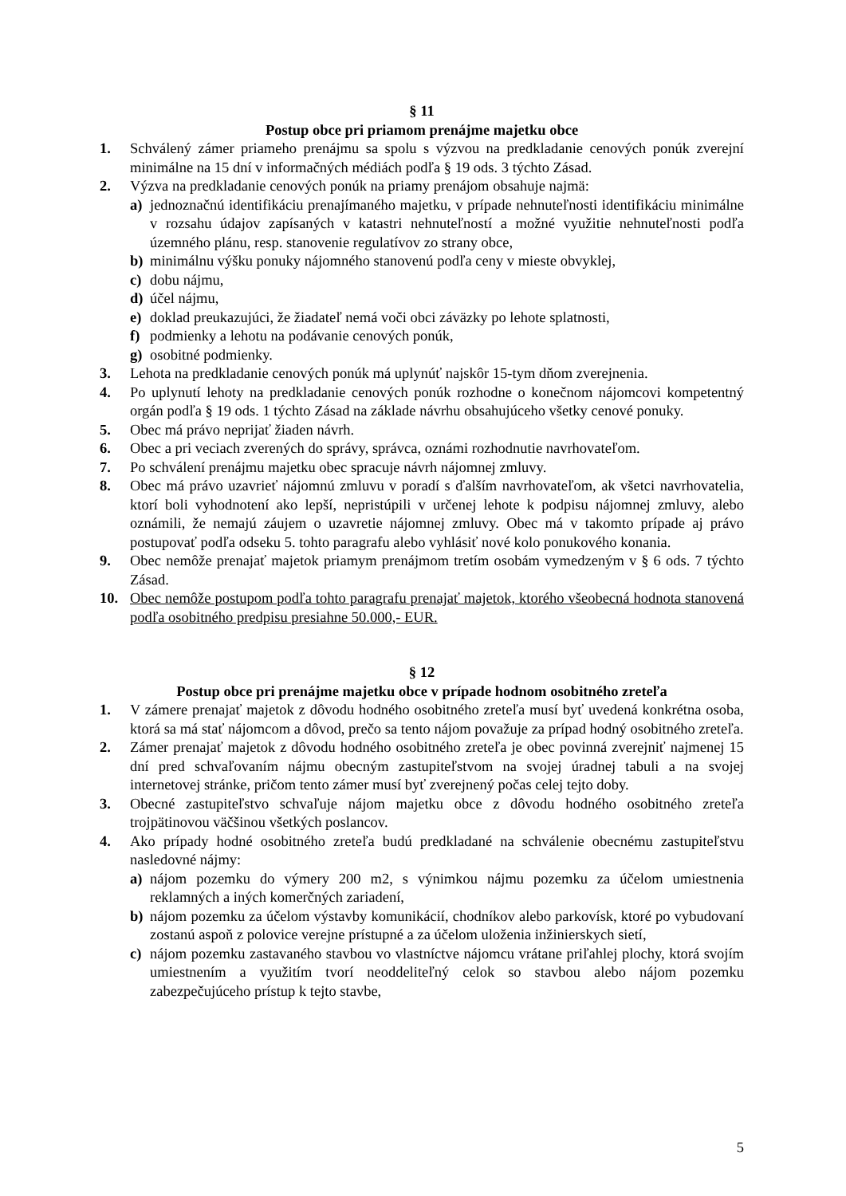§ 11
Postup obce pri priamom prenájme majetku obce
1. Schválený zámer priameho prenájmu sa spolu s výzvou na predkladanie cenových ponúk zverejní minimálne na 15 dní v informačných médiách podľa § 19 ods. 3 týchto Zásad.
2. Výzva na predkladanie cenových ponúk na priamy prenájom obsahuje najmä:
a) jednoznačnú identifikáciu prenajímaného majetku, v prípade nehnuteľnosti identifikáciu minimálne v rozsahu údajov zapísaných v katastri nehnuteľností a možné využitie nehnuteľnosti podľa územného plánu, resp. stanovenie regulatívov zo strany obce,
b) minimálnu výšku ponuky nájomného stanovenú podľa ceny v mieste obvyklej,
c) dobu nájmu,
d) účel nájmu,
e) doklad preukazujúci, že žiadateľ nemá voči obci záväzky po lehote splatnosti,
f) podmienky a lehotu na podávanie cenových ponúk,
g) osobitné podmienky.
3. Lehota na predkladanie cenových ponúk má uplynúť najskôr 15-tym dňom zverejnenia.
4. Po uplynutí lehoty na predkladanie cenových ponúk rozhodne o konečnom nájomcovi kompetentný orgán podľa § 19 ods. 1 týchto Zásad na základe návrhu obsahujúceho všetky cenové ponuky.
5. Obec má právo neprijať žiaden návrh.
6. Obec a pri veciach zverených do správy, správca, oznámi rozhodnutie navrhovateľom.
7. Po schválení prenájmu majetku obec spracuje návrh nájomnej zmluvy.
8. Obec má právo uzavrieť nájomnú zmluvu v poradí s ďalším navrhovateľom, ak všetci navrhovatelia, ktorí boli vyhodnotení ako lepší, nepristúpili v určenej lehote k podpisu nájomnej zmluvy, alebo oznámili, že nemajú záujem o uzavretie nájomnej zmluvy. Obec má v takomto prípade aj právo postupovať podľa odseku 5. tohto paragrafu alebo vyhlásiť nové kolo ponukového konania.
9. Obec nemôže prenajať majetok priamym prenájmom tretím osobám vymedzeným v § 6 ods. 7 týchto Zásad.
10. Obec nemôže postupom podľa tohto paragrafu prenajať majetok, ktorého všeobecná hodnota stanovená podľa osobitného predpisu presiahne 50.000,- EUR.
§ 12
Postup obce pri prenájme majetku obce v prípade hodnom osobitného zreteľa
1. V zámere prenajať majetok z dôvodu hodného osobitného zreteľa musí byť uvedená konkrétna osoba, ktorá sa má stať nájomcom a dôvod, prečo sa tento nájom považuje za prípad hodný osobitného zreteľa.
2. Zámer prenajať majetok z dôvodu hodného osobitného zreteľa je obec povinná zverejniť najmenej 15 dní pred schvaľovaním nájmu obecným zastupiteľstvom na svojej úradnej tabuli a na svojej internetovej stránke, pričom tento zámer musí byť zverejnený počas celej tejto doby.
3. Obecné zastupiteľstvo schvaľuje nájom majetku obce z dôvodu hodného osobitného zreteľa trojpätinovou väčšinou všetkých poslancov.
4. Ako prípady hodné osobitného zreteľa budú predkladané na schválenie obecnému zastupiteľstvu nasledovné nájmy:
a) nájom pozemku do výmery 200 m2, s výnimkou nájmu pozemku za účelom umiestnenia reklamných a iných komerčných zariadení,
b) nájom pozemku za účelom výstavby komunikácií, chodníkov alebo parkovísk, ktoré po vybudovaní zostanú aspoň z polovice verejne prístupné a za účelom uloženia inžinierskych sietí,
c) nájom pozemku zastavaného stavbou vo vlastníctve nájomcu vrátane priľahlej plochy, ktorá svojím umiestnením a využitím tvorí neoddeliteľný celok so stavbou alebo nájom pozemku zabezpečujúceho prístup k tejto stavbe,
5